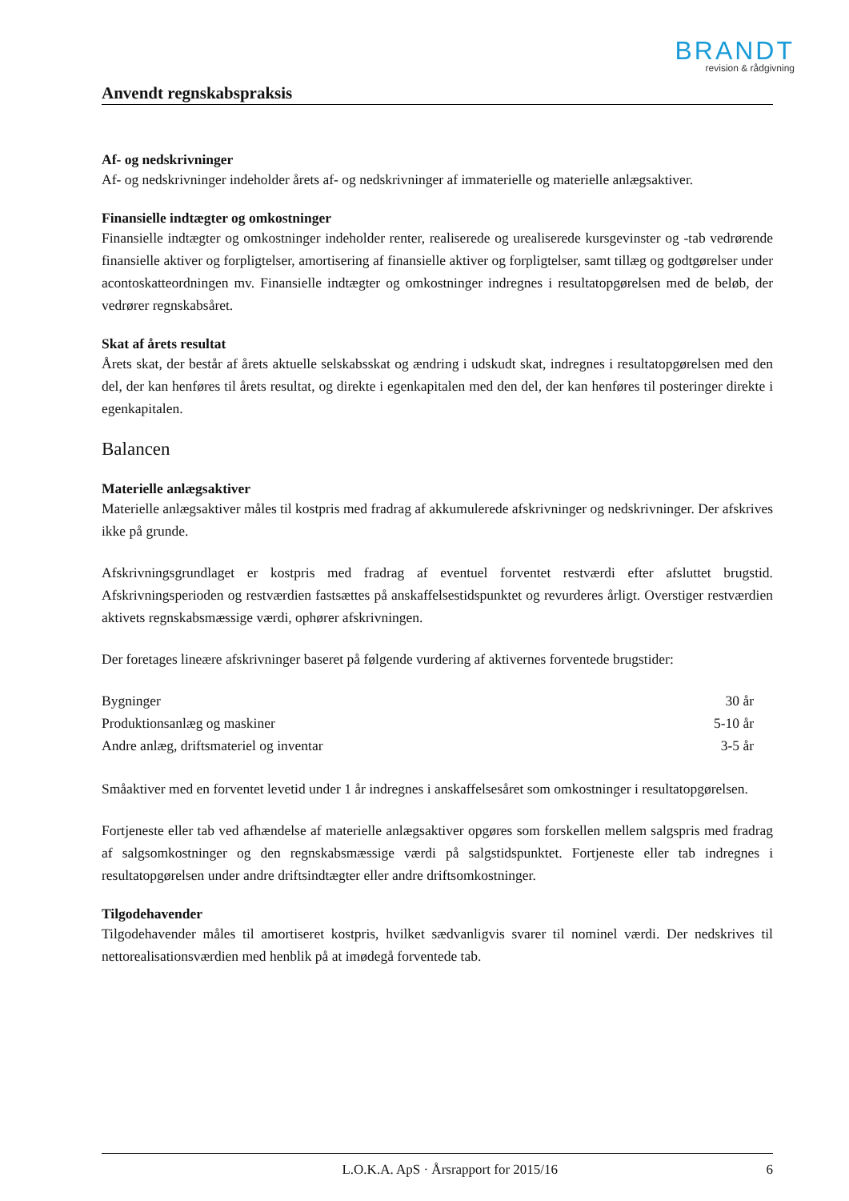BRANDT
revision & rådgivning
Anvendt regnskabspraksis
Af- og nedskrivninger
Af- og nedskrivninger indeholder årets af- og nedskrivninger af immaterielle og materielle anlægsaktiver.
Finansielle indtægter og omkostninger
Finansielle indtægter og omkostninger indeholder renter, realiserede og urealiserede kursgevinster og -tab vedrørende finansielle aktiver og forpligtelser, amortisering af finansielle aktiver og forpligtelser, samt tillæg og godtgørelser under acontoskatteordningen mv. Finansielle indtægter og omkostninger indregnes i resultatopgørelsen med de beløb, der vedrører regnskabsåret.
Skat af årets resultat
Årets skat, der består af årets aktuelle selskabsskat og ændring i udskudt skat, indregnes i resultatopgørelsen med den del, der kan henføres til årets resultat, og direkte i egenkapitalen med den del, der kan henføres til posteringer direkte i egenkapitalen.
Balancen
Materielle anlægsaktiver
Materielle anlægsaktiver måles til kostpris med fradrag af akkumulerede afskrivninger og nedskrivninger. Der afskrives ikke på grunde.
Afskrivningsgrundlaget er kostpris med fradrag af eventuel forventet restværdi efter afsluttet brugstid. Afskrivningsperioden og restværdien fastsættes på anskaffelsestidspunktet og revurderes årligt. Overstiger restværdien aktivets regnskabsmæssige værdi, ophører afskrivningen.
Der foretages lineære afskrivninger baseret på følgende vurdering af aktivernes forventede brugstider:
| Bygninger | 30 år |
| Produktionsanlæg og maskiner | 5-10 år |
| Andre anlæg, driftsmateriel og inventar | 3-5 år |
Småaktiver med en forventet levetid under 1 år indregnes i anskaffelsesåret som omkostninger i resultatopgørelsen.
Fortjeneste eller tab ved afhændelse af materielle anlægsaktiver opgøres som forskellen mellem salgspris med fradrag af salgsomkostninger og den regnskabsmæssige værdi på salgstidspunktet. Fortjeneste eller tab indregnes i resultatopgørelsen under andre driftsindtægter eller andre driftsomkostninger.
Tilgodehavender
Tilgodehavender måles til amortiseret kostpris, hvilket sædvanligvis svarer til nominel værdi. Der nedskrives til nettorealisationsværdien med henblik på at imødegå forventede tab.
L.O.K.A. ApS · Årsrapport for 2015/16 6